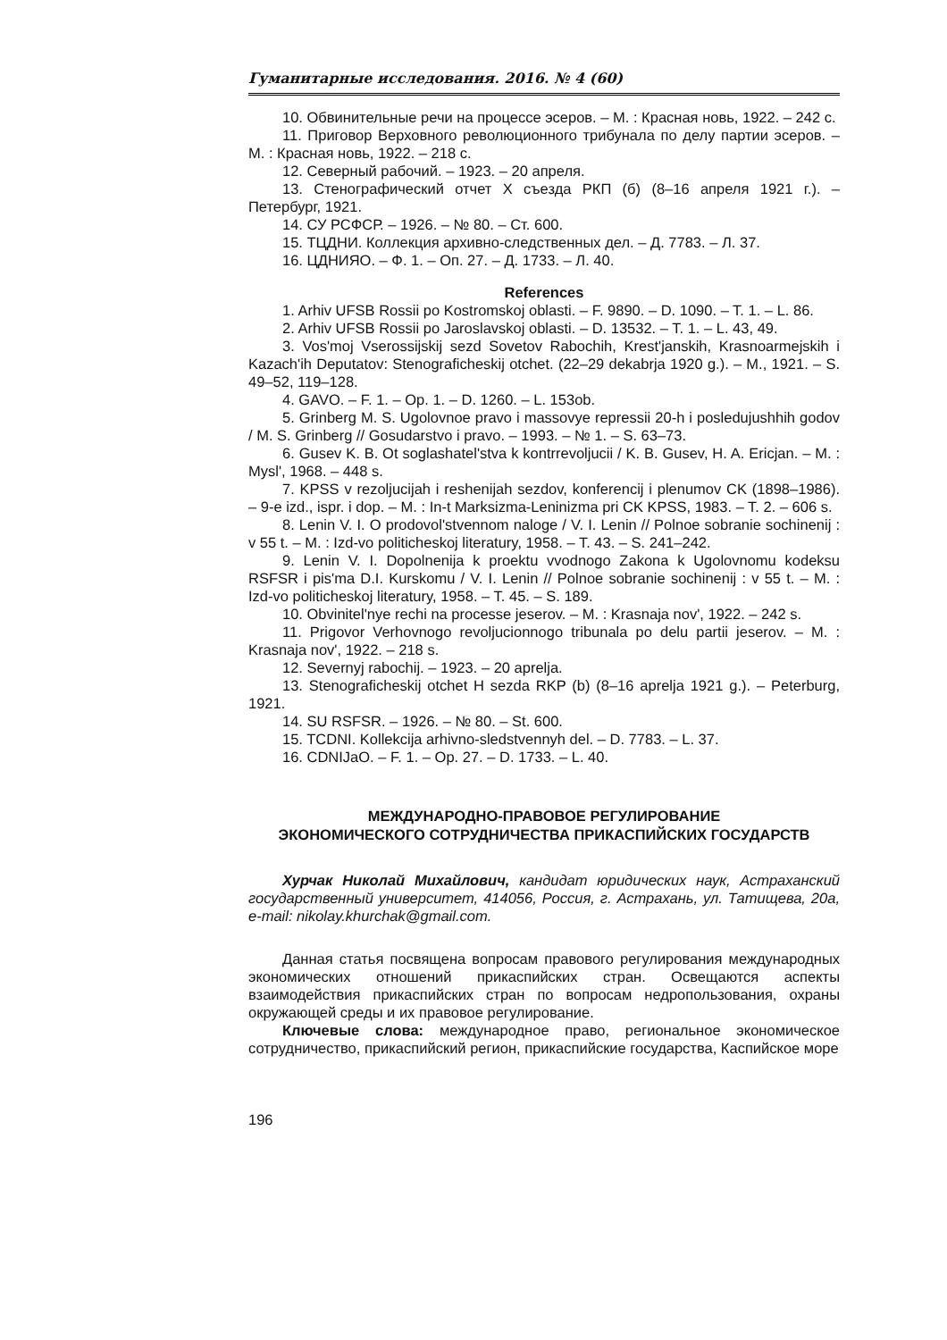Гуманитарные исследования. 2016. № 4 (60)
10. Обвинительные речи на процессе эсеров. – М. : Красная новь, 1922. – 242 с.
11. Приговор Верховного революционного трибунала по делу партии эсеров. – М. : Красная новь, 1922. – 218 с.
12. Северный рабочий. – 1923. – 20 апреля.
13. Стенографический отчет X съезда РКП (б) (8–16 апреля 1921 г.). – Петербург, 1921.
14. СУ РСФСР. – 1926. – № 80. – Ст. 600.
15. ТЦДНИ. Коллекция архивно-следственных дел. – Д. 7783. – Л. 37.
16. ЦДНИЯО. – Ф. 1. – Оп. 27. – Д. 1733. – Л. 40.
References
1. Arhiv UFSB Rossii po Kostromskoj oblasti. – F. 9890. – D. 1090. – T. 1. – L. 86.
2. Arhiv UFSB Rossii po Jaroslavskoj oblasti. – D. 13532. – T. 1. – L. 43, 49.
3. Vos'moj Vserossijskij sezd Sovetov Rabochih, Krest'janskih, Krasnoarmejskih i Kazach'ih Deputatov: Stenograficheskij otchet. (22–29 dekabrja 1920 g.). – M., 1921. – S. 49–52, 119–128.
4. GAVO. – F. 1. – Op. 1. – D. 1260. – L. 153ob.
5. Grinberg M. S. Ugolovnoe pravo i massovye repressii 20-h i posledujushhih godov / M. S. Grinberg // Gosudarstvo i pravo. – 1993. – № 1. – S. 63–73.
6. Gusev K. B. Ot soglashatel'stva k kontrrevoljucii / K. B. Gusev, H. A. Ericjan. – M. : Mysl', 1968. – 448 s.
7. KPSS v rezoljucijah i reshenijah sezdov, konferencij i plenumov CK (1898–1986). – 9-e izd., ispr. i dop. – M. : In-t Marksizma-Leninizma pri CK KPSS, 1983. – T. 2. – 606 s.
8. Lenin V. I. O prodovol'stvennom naloge / V. I. Lenin // Polnoe sobranie sochinenij : v 55 t. – M. : Izd-vo politicheskoj literatury, 1958. – T. 43. – S. 241–242.
9. Lenin V. I. Dopolnenija k proektu vvodnogo Zakona k Ugolovnomu kodeksu RSFSR i pis'ma D.I. Kurskomu / V. I. Lenin // Polnoe sobranie sochinenij : v 55 t. – M. : Izd-vo politicheskoj literatury, 1958. – T. 45. – S. 189.
10. Obvinitel'nye rechi na processe jeserov. – M. : Krasnaja nov', 1922. – 242 s.
11. Prigovor Verhovnogo revoljucionnogo tribunala po delu partii jeserov. – M. : Krasnaja nov', 1922. – 218 s.
12. Severnyj rabochij. – 1923. – 20 aprelja.
13. Stenograficheskij otchet H sezda RKP (b) (8–16 aprelja 1921 g.). – Peterburg, 1921.
14. SU RSFSR. – 1926. – № 80. – St. 600.
15. TCDNI. Kollekcija arhivno-sledstvennyh del. – D. 7783. – L. 37.
16. CDNIJaO. – F. 1. – Op. 27. – D. 1733. – L. 40.
МЕЖДУНАРОДНО-ПРАВОВОЕ РЕГУЛИРОВАНИЕ
ЭКОНОМИЧЕСКОГО СОТРУДНИЧЕСТВА ПРИКАСПИЙСКИХ ГОСУДАРСТВ
Хурчак Николай Михайлович, кандидат юридических наук, Астраханский государственный университет, 414056, Россия, г. Астрахань, ул. Татищева, 20а, e-mail: nikolay.khurchak@gmail.com.
Данная статья посвящена вопросам правового регулирования международных экономических отношений прикаспийских стран. Освещаются аспекты взаимодействия прикаспийских стран по вопросам недропользования, охраны окружающей среды и их правовое регулирование.
Ключевые слова: международное право, региональное экономическое сотрудничество, прикаспийский регион, прикаспийские государства, Каспийское море
196